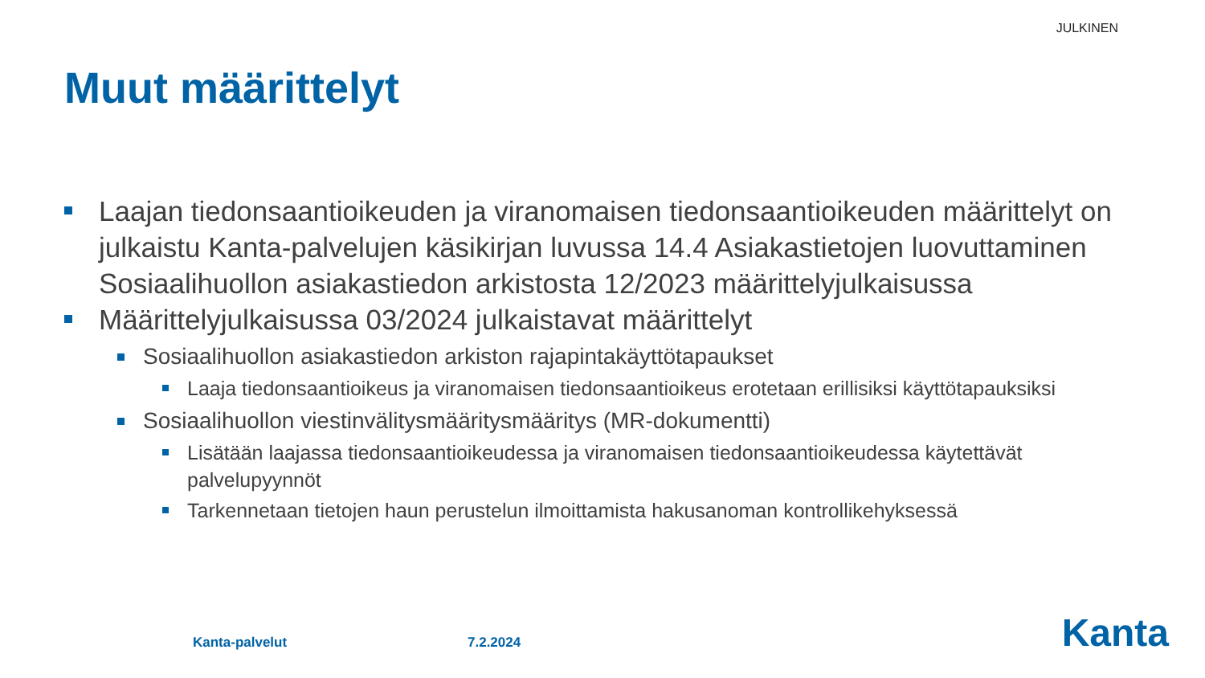JULKINEN
Muut määrittelyt
Laajan tiedonsaantioikeuden ja viranomaisen tiedonsaantioikeuden määrittelyt on julkaistu Kanta-palvelujen käsikirjan luvussa 14.4 Asiakastietojen luovuttaminen Sosiaalihuollon asiakastiedon arkistosta 12/2023 määrittelyjulkaisussa
Määrittelyjulkaisussa 03/2024 julkaistavat määrittelyt
Sosiaalihuollon asiakastiedon arkiston rajapintakäyttötapaukset
Laaja tiedonsaantioikeus ja viranomaisen tiedonsaantioikeus erotetaan erillisiksi käyttötapauksiksi
Sosiaalihuollon viestinvälitysmääritysmääritys (MR-dokumentti)
Lisätään laajassa tiedonsaantioikeudessa ja viranomaisen tiedonsaantioikeudessa käytettävät palvelupyynnöt
Tarkennetaan tietojen haun perustelun ilmoittamista hakusanoman kontrollikehyksessä
Kanta-palvelut 7.2.2024 Kanta